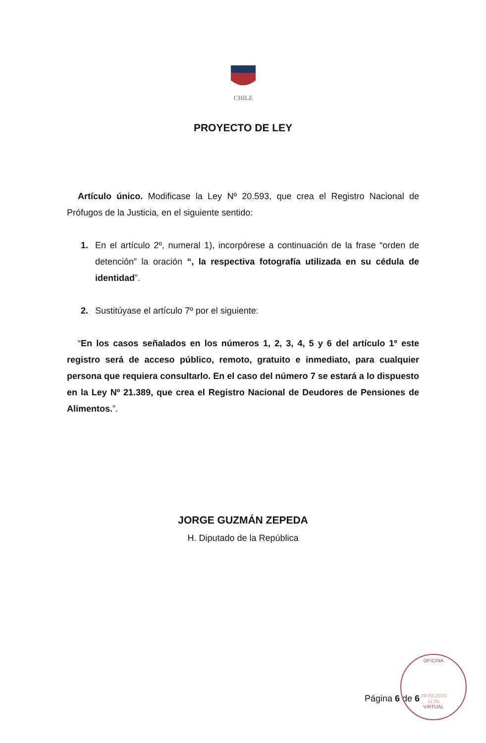CHILE
PROYECTO DE LEY
Artículo único. Modificase la Ley Nº 20.593, que crea el Registro Nacional de Prófugos de la Justicia, en el siguiente sentido:
1. En el artículo 2º, numeral 1), incorpórese a continuación de la frase “orden de detención” la oración “, la respectiva fotografía utilizada en su cédula de identidad”.
2. Sustitúyase el artículo 7º por el siguiente:
“En los casos señalados en los números 1, 2, 3, 4, 5 y 6 del artículo 1º este registro será de acceso público, remoto, gratuito e inmediato, para cualquier persona que requiera consultarlo. En el caso del número 7 se estará a lo dispuesto en la Ley Nº 21.389, que crea el Registro Nacional de Deudores de Pensiones de Alimentos.”.
JORGE GUZMÁN ZEPEDA
H. Diputado de la República
Página 6 de 6
OFICINA
29-03-2023
11:05
VIRTUAL